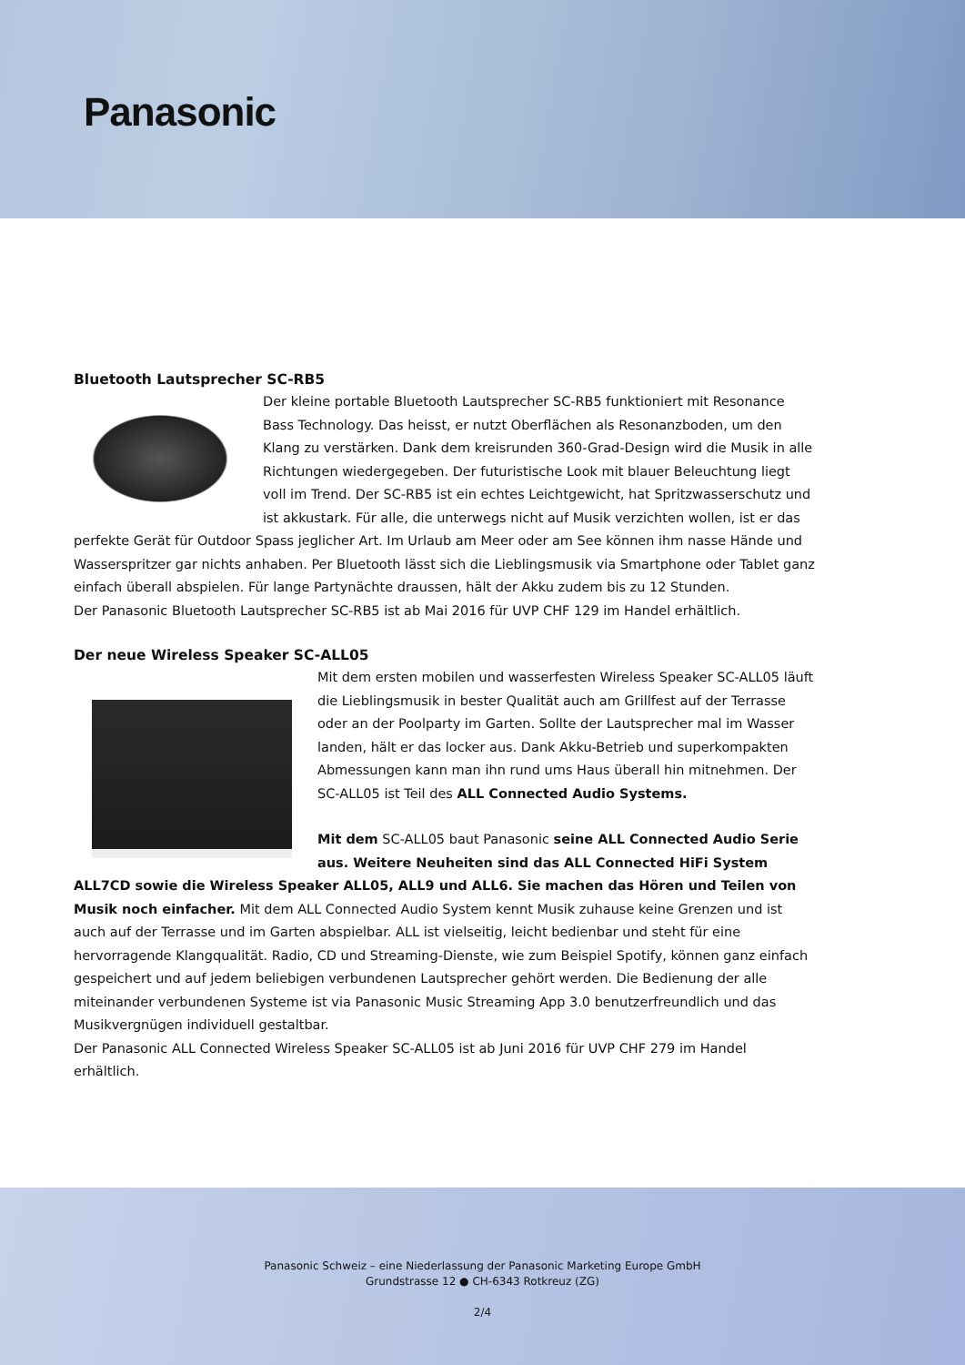Panasonic
Bluetooth Lautsprecher SC-RB5
Der kleine portable Bluetooth Lautsprecher SC-RB5 funktioniert mit Resonance Bass Technology. Das heisst, er nutzt Oberflächen als Resonanzboden, um den Klang zu verstärken. Dank dem kreisrunden 360-Grad-Design wird die Musik in alle Richtungen wiedergegeben. Der futuristische Look mit blauer Beleuchtung liegt voll im Trend. Der SC-RB5 ist ein echtes Leichtgewicht, hat Spritzwasserschutz und ist akkustark. Für alle, die unterwegs nicht auf Musik verzichten wollen, ist er das perfekte Gerät für Outdoor Spass jeglicher Art. Im Urlaub am Meer oder am See können ihm nasse Hände und Wasserspritzer gar nichts anhaben. Per Bluetooth lässt sich die Lieblingsmusik via Smartphone oder Tablet ganz einfach überall abspielen. Für lange Partynächte draussen, hält der Akku zudem bis zu 12 Stunden.
Der Panasonic Bluetooth Lautsprecher SC-RB5 ist ab Mai 2016 für UVP CHF 129 im Handel erhältlich.
Der neue Wireless Speaker SC-ALL05
Mit dem ersten mobilen und wasserfesten Wireless Speaker SC-ALL05 läuft die Lieblingsmusik in bester Qualität auch am Grillfest auf der Terrasse oder an der Poolparty im Garten. Sollte der Lautsprecher mal im Wasser landen, hält er das locker aus. Dank Akku-Betrieb und superkompakten Abmessungen kann man ihn rund ums Haus überall hin mitnehmen. Der SC-ALL05 ist Teil des ALL Connected Audio Systems.
Mit dem SC-ALL05 baut Panasonic seine ALL Connected Audio Serie aus. Weitere Neuheiten sind das ALL Connected HiFi System ALL7CD sowie die Wireless Speaker ALL05, ALL9 und ALL6. Sie machen das Hören und Teilen von Musik noch einfacher. Mit dem ALL Connected Audio System kennt Musik zuhause keine Grenzen und ist auch auf der Terrasse und im Garten abspielbar. ALL ist vielseitig, leicht bedienbar und steht für eine hervorragende Klangqualität. Radio, CD und Streaming-Dienste, wie zum Beispiel Spotify, können ganz einfach gespeichert und auf jedem beliebigen verbundenen Lautsprecher gehört werden. Die Bedienung der alle miteinander verbundenen Systeme ist via Panasonic Music Streaming App 3.0 benutzerfreundlich und das Musikvergnügen individuell gestaltbar.
Der Panasonic ALL Connected Wireless Speaker SC-ALL05 ist ab Juni 2016 für UVP CHF 279 im Handel erhältlich.
Panasonic Schweiz – eine Niederlassung der Panasonic Marketing Europe GmbH
Grundstrasse 12 ● CH-6343 Rotkreuz (ZG)
2/4